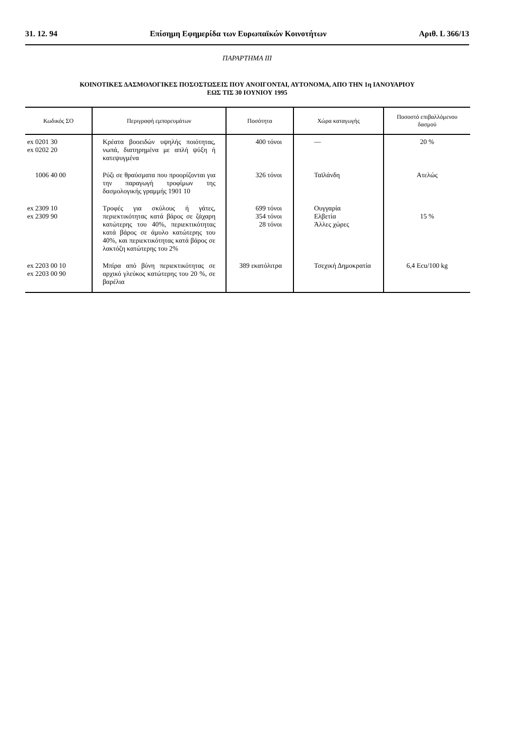31. 12. 94 Επίσημη Εφημερίδα των Ευρωπαϊκών Κοινοτήτων Αριθ. L 366/13
ΠΑΡΑΡΤΗΜΑ ΙΙΙ
ΚΟΙΝΟΤΙΚΕΣ ΔΑΣΜΟΛΟΓΙΚΕΣ ΠΟΣΟΣΤΩΣΕΙΣ ΠΟΥ ΑΝΟΙΓΟΝΤΑΙ, ΑΥΤΟΝΟΜΑ, ΑΠΟ ΤΗΝ 1η ΙΑΝΟΥΑΡΙΟΥ
ΕΩΣ ΤΙΣ 30 ΙΟΥΝΙΟΥ 1995
| Κωδικός ΣΟ | Περιγραφή εμπορευμάτων | Ποσότητα | Χώρα καταγωγής | Ποσοστό επιβαλλόμενου δασμού |
| --- | --- | --- | --- | --- |
| ex 0201 30 ex 0202 20 | Κρέατα βοοειδών υψηλής ποιότητας, νωπά, διατηρημένα με απλή ψύξη ή κατεψυγμένα | 400 τόνοι | — | 20 % |
| 1006 40 00 | Ρύζι σε θραύσματα που προορίζονται για την παραγωγή τροφίμων της δασμολογικής γραμμής 1901 10 | 326 τόνοι | Ταϊλάνδη | Ατελώς |
| ex 2309 10 ex 2309 90 | Τροφές για σκύλους ή γάτες, περιεκτικότητας κατά βάρος σε ζάχαρη κατώτερης του 40%, περιεκτικότητας κατά βάρος σε άμυλο κατώτερης του 40%, και περιεκτικότητας κατά βάρος σε λακτόζη κατώτερης του 2% | 699 τόνοι 354 τόνοι 28 τόνοι | Ουγγαρία Ελβετία Άλλες χώρες | 15 % |
| ex 2203 00 10 ex 2203 00 90 | Μπίρα από βύνη περιεκτικότητας σε αρχικό γλεύκος κατώτερης του 20 %, σε βαρέλια | 389 εκατόλιτρα | Τσεχική Δημοκρατία | 6,4 Ecu/100 kg |